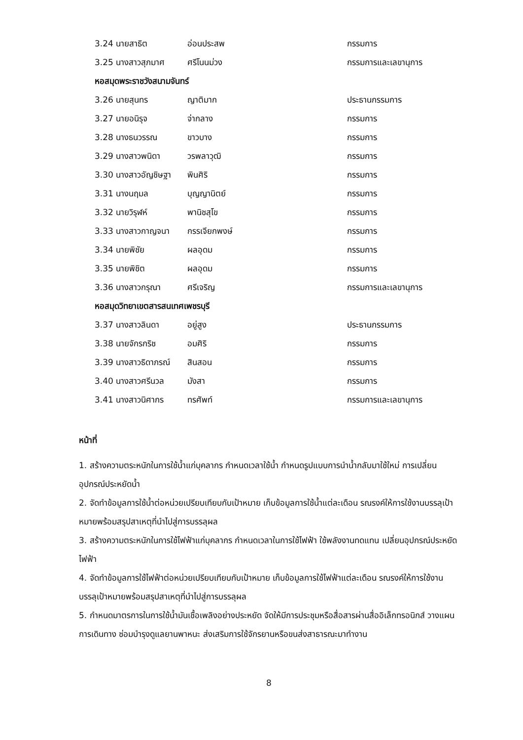| 3.24 นายสาธิต | อ่อนประสพ | กรรมการ |
| 3.25 นางสาวสุภมาศ | ศรีโนนม่วง | กรรมการและเลขานุการ |
| หอสมุดพระราชวังสนามจันทร์ | | |
| 3.26 นายสุนทร | ญาติมาก | ประธานกรรมการ |
| 3.27 นายอนิรุจ | จ่ากลาง | กรรมการ |
| 3.28 นางธนวรรณ | ขาวบาง | กรรมการ |
| 3.29 นางสาวพนิดา | วรพลาวุฒิ | กรรมการ |
| 3.30 นางสาวอัญชิษฐา | พินศิริ | กรรมการ |
| 3.31 นางนฤมล | บุญญานิตย์ | กรรมการ |
| 3.32 นายวิรุฬห์ | พานิชสุโข | กรรมการ |
| 3.33 นางสาวกาญจนา | กรรเจียกพงษ์ | กรรมการ |
| 3.34 นายพิชัย | ผลอุดม | กรรมการ |
| 3.35 นายพิชิต | ผลอุดม | กรรมการ |
| 3.36 นางสาวกรุณา | ศรีเจริญ | กรรมการและเลขานุการ |
| หอสมุดวิทยาเขตสารสนเทศเพชรบุรี | | |
| 3.37 นางสาวลินดา | อยู่สูง | ประธานกรรมการ |
| 3.38 นายจักรกริช | อมศิริ | กรรมการ |
| 3.39 นางสาวธิดาภรณ์ | สินสอน | กรรมการ |
| 3.40 นางสาวศรีนวล | มังสา | กรรมการ |
| 3.41 นางสาวนิศากร | ทรศัพท์ | กรรมการและเลขานุการ |
หน้าที่
1. สร้างความตระหนักในการใช้น้ำแก่บุคลากร กำหนดเวลาใช้น้ำ กำหนดรูปแบบการนำน้ำกลับมาใช้ใหม่ การเปลี่ยนอุปกรณ์ประหยัดน้ำ
2. จัดทำข้อมูลการใช้น้ำต่อหน่วยเปรียบเทียบกับเป้าหมาย เก็บข้อมูลการใช้น้ำแต่ละเดือน รณรงค์ให้การใช้งานบรรลุเป้าหมายพร้อมสรุปสาเหตุที่นำไปสู่การบรรลุผล
3. สร้างความตระหนักในการใช้ไฟฟ้าแก่บุคลากร กำหนดเวลาในการใช้ไฟฟ้า ใช้พลังงานทดแทน เปลี่ยนอุปกรณ์ประหยัดไฟฟ้า
4. จัดทำข้อมูลการใช้ไฟฟ้าต่อหน่วยเปรียบเทียบกับเป้าหมาย เก็บข้อมูลการใช้ไฟฟ้าแต่ละเดือน รณรงค์ให้การใช้งานบรรลุเป้าหมายพร้อมสรุปสาเหตุที่นำไปสู่การบรรลุผล
5. กำหนดมาตรการในการใช้น้ำมันเชื้อเพลิงอย่างประหยัด จัดให้มีการประชุมหรือสื่อสารผ่านสื่ออิเล็กทรอนิกส์ วางแผนการเดินทาง ซ่อมบำรุงดูแลยานพาหนะ ส่งเสริมการใช้จักรยานหรือขนส่งสาธารณะมาทำงาน
8